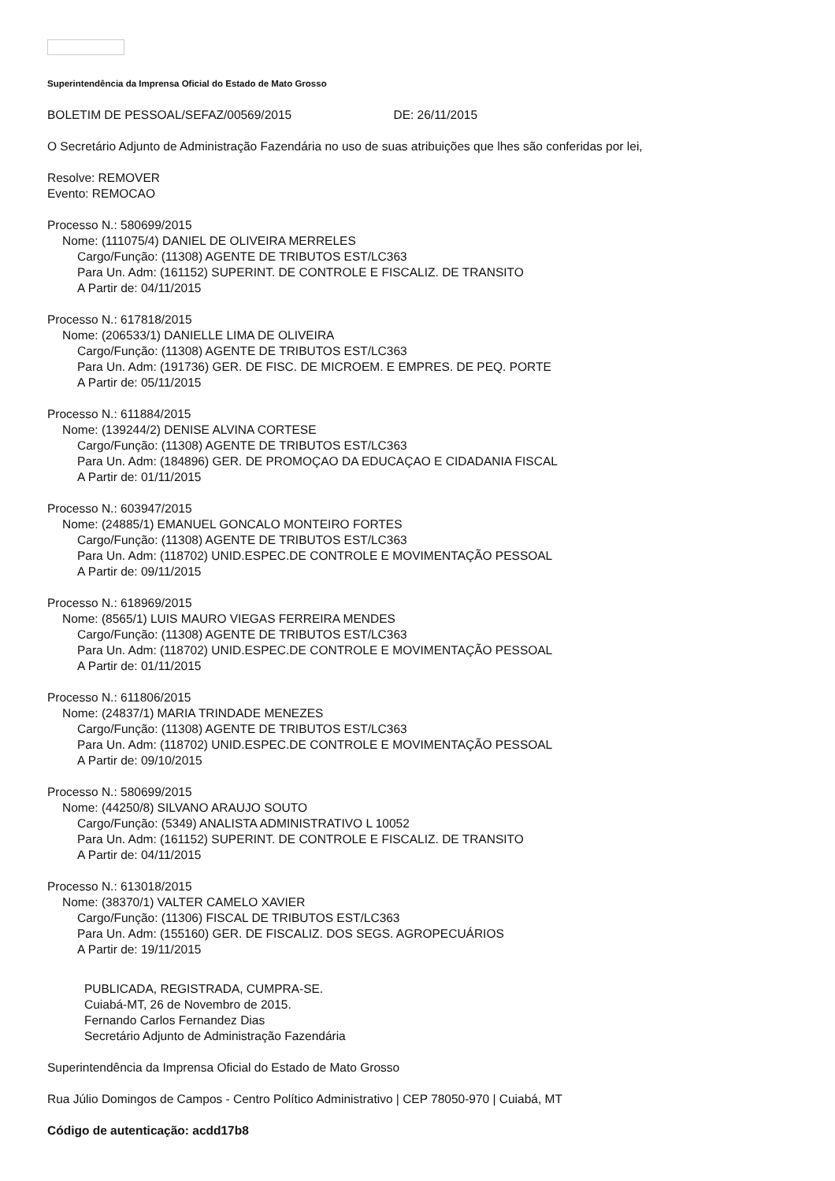Superintendência da Imprensa Oficial do Estado de Mato Grosso
BOLETIM DE PESSOAL/SEFAZ/00569/2015 DE: 26/11/2015
O Secretário Adjunto de Administração Fazendária no uso de suas atribuições que lhes são conferidas por lei,
Resolve: REMOVER
Evento: REMOCAO
Processo N.: 580699/2015
Nome: (111075/4) DANIEL DE OLIVEIRA MERRELES
Cargo/Função: (11308) AGENTE DE TRIBUTOS EST/LC363
Para Un. Adm: (161152) SUPERINT. DE CONTROLE E FISCALIZ. DE TRANSITO
A Partir de: 04/11/2015
Processo N.: 617818/2015
Nome: (206533/1) DANIELLE LIMA DE OLIVEIRA
Cargo/Função: (11308) AGENTE DE TRIBUTOS EST/LC363
Para Un. Adm: (191736) GER. DE FISC. DE MICROEM. E EMPRES. DE PEQ. PORTE
A Partir de: 05/11/2015
Processo N.: 611884/2015
Nome: (139244/2) DENISE ALVINA CORTESE
Cargo/Função: (11308) AGENTE DE TRIBUTOS EST/LC363
Para Un. Adm: (184896) GER. DE PROMOÇAO DA EDUCAÇAO E CIDADANIA FISCAL
A Partir de: 01/11/2015
Processo N.: 603947/2015
Nome: (24885/1) EMANUEL GONCALO MONTEIRO FORTES
Cargo/Função: (11308) AGENTE DE TRIBUTOS EST/LC363
Para Un. Adm: (118702) UNID.ESPEC.DE CONTROLE E MOVIMENTAÇÃO PESSOAL
A Partir de: 09/11/2015
Processo N.: 618969/2015
Nome: (8565/1) LUIS MAURO VIEGAS FERREIRA MENDES
Cargo/Função: (11308) AGENTE DE TRIBUTOS EST/LC363
Para Un. Adm: (118702) UNID.ESPEC.DE CONTROLE E MOVIMENTAÇÃO PESSOAL
A Partir de: 01/11/2015
Processo N.: 611806/2015
Nome: (24837/1) MARIA TRINDADE MENEZES
Cargo/Função: (11308) AGENTE DE TRIBUTOS EST/LC363
Para Un. Adm: (118702) UNID.ESPEC.DE CONTROLE E MOVIMENTAÇÃO PESSOAL
A Partir de: 09/10/2015
Processo N.: 580699/2015
Nome: (44250/8) SILVANO ARAUJO SOUTO
Cargo/Função: (5349) ANALISTA ADMINISTRATIVO L 10052
Para Un. Adm: (161152) SUPERINT. DE CONTROLE E FISCALIZ. DE TRANSITO
A Partir de: 04/11/2015
Processo N.: 613018/2015
Nome: (38370/1) VALTER CAMELO XAVIER
Cargo/Função: (11306) FISCAL DE TRIBUTOS EST/LC363
Para Un. Adm: (155160) GER. DE FISCALIZ. DOS SEGS. AGROPECUÁRIOS
A Partir de: 19/11/2015
PUBLICADA, REGISTRADA, CUMPRA-SE.
Cuiabá-MT, 26 de Novembro de 2015.
Fernando Carlos Fernandez Dias
Secretário Adjunto de Administração Fazendária
Superintendência da Imprensa Oficial do Estado de Mato Grosso
Rua Júlio Domingos de Campos - Centro Político Administrativo | CEP 78050-970 | Cuiabá, MT
Código de autenticação: acdd17b8